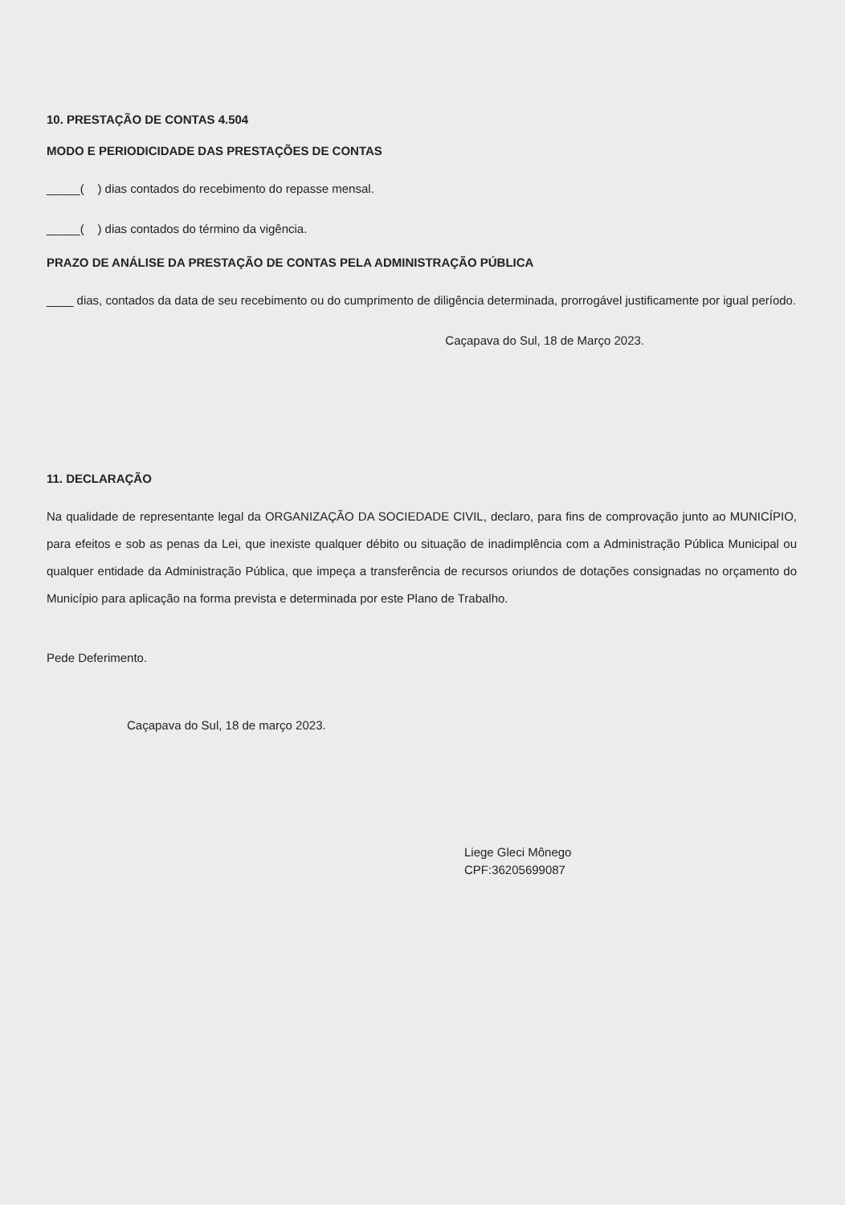10. PRESTAÇÃO DE CONTAS 4.504
MODO E PERIODICIDADE DAS PRESTAÇÕES DE CONTAS
_____( ) dias contados do recebimento do repasse mensal.
_____( ) dias contados do término da vigência.
PRAZO DE ANÁLISE DA PRESTAÇÃO DE CONTAS PELA ADMINISTRAÇÃO PÚBLICA
____ dias, contados da data de seu recebimento ou do cumprimento de diligência determinada, prorrogável justificamente por igual período.
Caçapava do Sul, 18 de Março 2023.
11. DECLARAÇÃO
Na qualidade de representante legal da ORGANIZAÇÃO DA SOCIEDADE CIVIL, declaro, para fins de comprovação junto ao MUNICÍPIO, para efeitos e sob as penas da Lei, que inexiste qualquer débito ou situação de inadimplência com a Administração Pública Municipal ou qualquer entidade da Administração Pública, que impeça a transferência de recursos oriundos de dotações consignadas no orçamento do Município para aplicação na forma prevista e determinada por este Plano de Trabalho.
Pede Deferimento.
Caçapava do Sul, 18 de março 2023.
Liege Gleci Mônego
CPF:36205699087